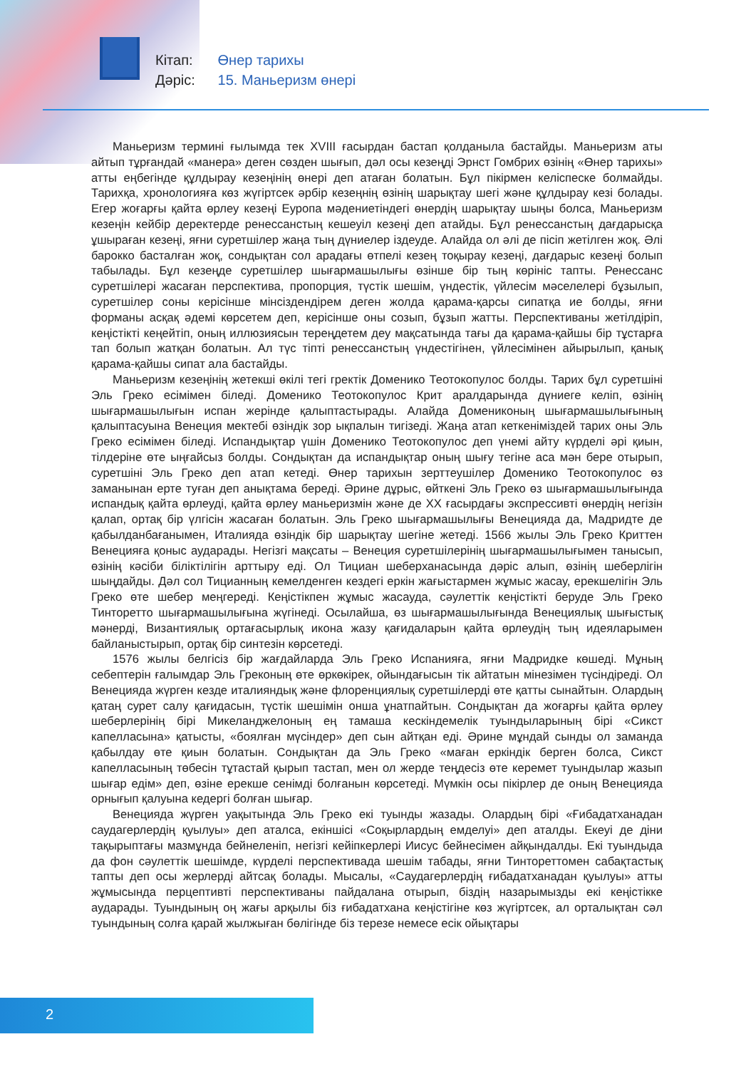Кітап: Өнер тарихы
Дәріс: 15. Маньеризм өнері
Маньеризм термині ғылымда тек XVIII ғасырдан бастап қолданыла бастайды. Маньеризм аты айтып тұрғандай «манера» деген сөзден шығып, дәл осы кезеңді Эрнст Гомбрих өзінің «Өнер тарихы» атты еңбегінде құлдырау кезеңінің өнері деп атаған болатын. Бұл пікірмен келіспеске болмайды. Тарихқа, хронологияға көз жүгіртсек әрбір кезеңнің өзінің шарықтау шегі және құлдырау кезі болады. Егер жоғарғы қайта өрлеу кезеңі Еуропа мәдениетіндегі өнердің шарықтау шыңы болса, Маньеризм кезеңін кейбір деректерде ренессанстың кешеуіл кезеңі деп атайды. Бұл ренессанстың дағдарысқа ұшыраған кезеңі, яғни суретшілер жаңа тың дүниелер іздеуде. Алайда ол әлі де пісіп жетілген жоқ. Әлі барокко басталған жоқ, сондықтан сол арадағы өтпелі кезең тоқырау кезеңі, дағдарыс кезеңі болып табылады. Бұл кезеңде суретшілер шығармашылығы өзінше бір тың көрініс тапты. Ренессанс суретшілері жасаған перспектива, пропорция, түстік шешім, үндестік, үйлесім мәселелері бұзылып, суретшілер соны керісінше мінсіздендірем деген жолда қарама-қарсы сипатқа ие болды, яғни форманы асқақ әдемі көрсетем деп, керісінше оны созып, бұзып жатты. Перспективаны жетілдіріп, кеңістікті кеңейтіп, оның иллюзиясын тереңдетем деу мақсатында тағы да қарама-қайшы бір тұстарға тап болып жатқан болатын. Ал түс тіпті ренессанстың үндестігінен, үйлесімінен айырылып, қанық қарама-қайшы сипат ала бастайды.
Маньеризм кезеңінің жетекші өкілі тегі гректік Доменико Теотокопулос болды. Тарих бұл суретшіні Эль Греко есімімен біледі. Доменико Теотокопулос Крит аралдарында дүниеге келіп, өзінің шығармашылығын испан жерінде қалыптастырады. Алайда Домениконың шығармашылығының қалыптасуына Венеция мектебі өзіндік зор ықпалын тигізеді. Жаңа атап кеткеніміздей тарих оны Эль Греко есімімен біледі. Испандықтар үшін Доменико Теотокопулос деп үнемі айту күрделі әрі қиын, тілдеріне өте ыңғайсыз болды. Сондықтан да испандықтар оның шығу тегіне аса мән бере отырып, суретшіні Эль Греко деп атап кетеді. Өнер тарихын зерттеушілер Доменико Теотокопулос өз заманынан ерте туған деп анықтама береді. Әрине дұрыс, өйткені Эль Греко өз шығармашылығында испандық қайта өрлеуді, қайта өрлеу маньеризмін және де XX ғасырдағы экспрессивті өнердің негізін қалап, ортақ бір үлгісін жасаған болатын. Эль Греко шығармашылығы Венецияда да, Мадридте де қабылданбағанымен, Италияда өзіндік бір шарықтау шегіне жетеді. 1566 жылы Эль Греко Криттен Венецияға қоныс аударады. Негізгі мақсаты – Венеция суретшілерінің шығармашылығымен танысып, өзінің кәсіби біліктілігін арттыру еді. Ол Тициан шеберханасында дәріс алып, өзінің шеберлігін шыңдайды. Дәл сол Тицианның кемелденген кездегі еркін жағыстармен жұмыс жасау, ерекшелігін Эль Греко өте шебер меңгереді. Кеңістікпен жұмыс жасауда, сәулеттік кеңістікті беруде Эль Греко Тинторетто шығармашылығына жүгінеді. Осылайша, өз шығармашылығында Венециялық шығыстық мәнерді, Византиялық ортағасырлық икона жазу қағидаларын қайта өрлеудің тың идеяларымен байланыстырып, ортақ бір синтезін көрсетеді.
1576 жылы белгісіз бір жағдайларда Эль Греко Испанияға, яғни Мадридке көшеді. Мұның себептерін ғалымдар Эль Греконың өте өркөкірек, ойындағысын тік айтатын мінезімен түсіндіреді. Ол Венецияда жүрген кезде италияндық және флоренциялық суретшілерді өте қатты сынайтын. Олардың қатаң сурет салу қағидасын, түстік шешімін онша ұнатпайтын. Сондықтан да жоғарғы қайта өрлеу шеберлерінің бірі Микеланджелоның ең тамаша кескіндемелік туындыларының бірі «Сикст капелласына» қатысты, «боялған мүсіндер» деп сын айтқан еді. Әрине мұндай сынды ол заманда қабылдау өте қиын болатын. Сондықтан да Эль Греко «маған еркіндік берген болса, Сикст капелласының төбесін тұтастай қырып тастап, мен ол жерде теңдесіз өте керемет туындылар жазып шығар едім» деп, өзіне ерекше сенімді болғанын көрсетеді. Мүмкін осы пікірлер де оның Венецияда орнығып қалуына кедергі болған шығар.
Венецияда жүрген уақытында Эль Греко екі туынды жазады. Олардың бірі «Ғибадатханадан саудагерлердің қуылуы» деп аталса, екіншісі «Соқырлардың емделуі» деп аталды. Екеуі де діни тақырыптағы мазмұнда бейнеленіп, негізгі кейіпкерлері Иисус бейнесімен айқындалды. Екі туындыда да фон сәулеттік шешімде, күрделі перспективада шешім табады, яғни Тинтореттомен сабақтастық тапты деп осы жерлерді айтсақ болады. Мысалы, «Саудагерлердің ғибадатханадан қуылуы» атты жұмысында перцептивті перспективаны пайдалана отырып, біздің назарымызды екі кеңістікке аударады. Туындының оң жағы арқылы біз ғибадатхана кеңістігіне көз жүгіртсек, ал орталықтан сәл туындының солға қарай жылжыған бөлігінде біз терезе немесе есік ойықтары
2